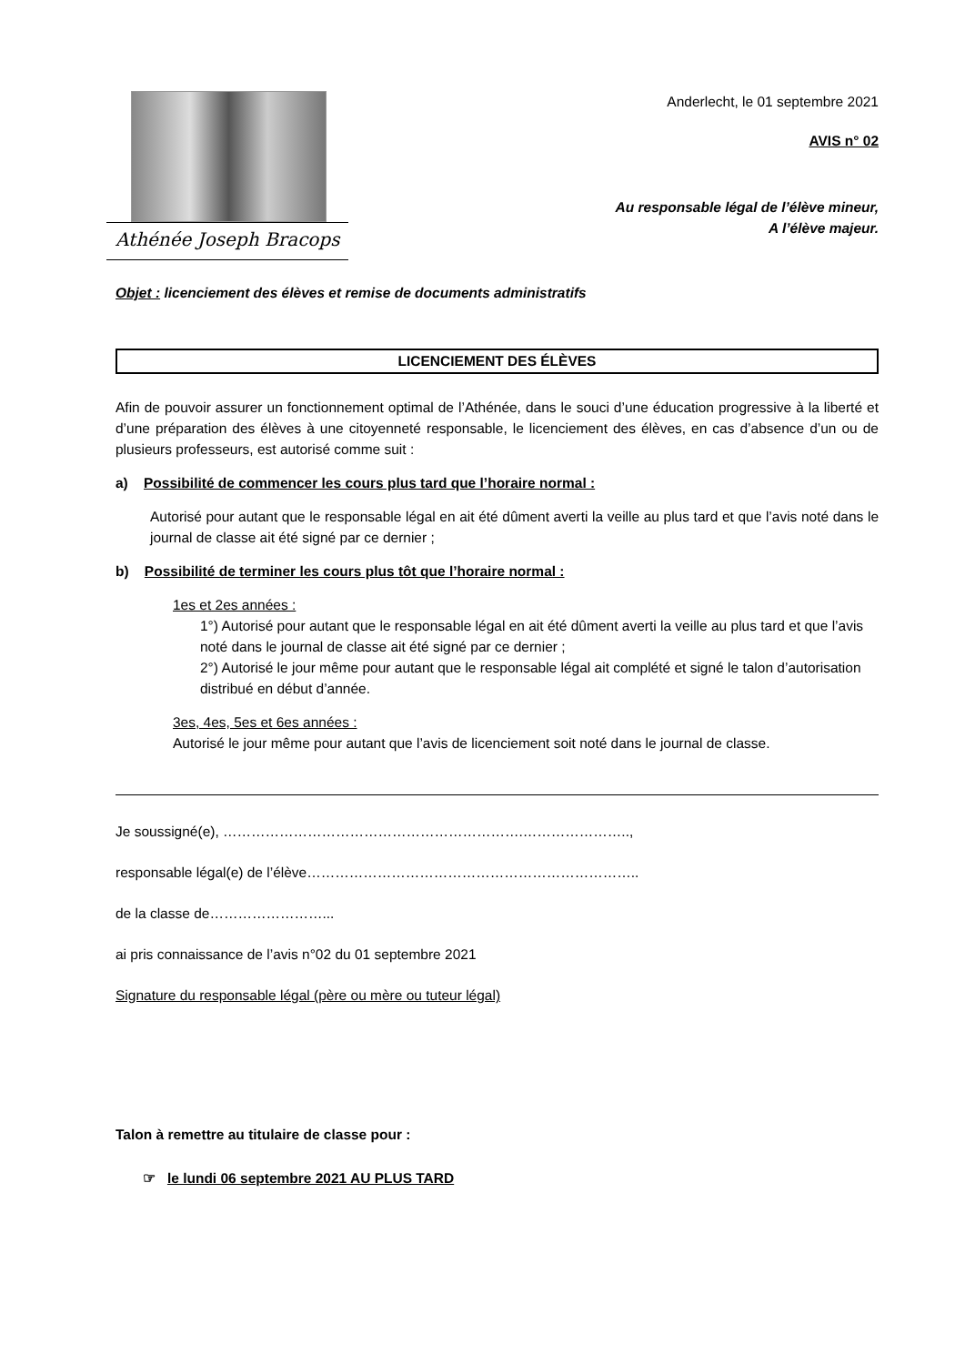Athénée Joseph Bracops
Anderlecht, le 01 septembre 2021
AVIS n° 02
Au responsable légal de l’élève mineur,
A l’élève majeur.
Objet : licenciement des élèves et remise de documents administratifs
LICENCIEMENT DES ÉLÈVES
Afin de pouvoir assurer un fonctionnement optimal de l’Athénée, dans le souci d’une éducation progressive à la liberté et d’une préparation des élèves à une citoyenneté responsable, le licenciement des élèves, en cas d’absence d’un ou de plusieurs professeurs, est autorisé comme suit :
a) Possibilité de commencer les cours plus tard que l’horaire normal :
Autorisé pour autant que le responsable légal en ait été dûment averti la veille au plus tard et que l’avis noté dans le journal de classe ait été signé par ce dernier ;
b) Possibilité de terminer les cours plus tôt que l’horaire normal :
1es et 2es années :
1°) Autorisé pour autant que le responsable légal en ait été dûment averti la veille au plus tard et que l’avis noté dans le journal de classe ait été signé par ce dernier ;
2°) Autorisé le jour même pour autant que le responsable légal ait complété et signé le talon d’autorisation distribué en début d’année.
3es, 4es, 5es et 6es années :
Autorisé le jour même pour autant que l’avis de licenciement soit noté dans le journal de classe.
Je soussigné(e), ……………………………………………………….…………………..,
responsable légal(e) de l’élève……………………………………………………………..
de la classe de……………………...
ai pris connaissance de l’avis n°02 du 01 septembre 2021
Signature du responsable légal (père ou mère ou tuteur légal)
Talon à remettre au titulaire de classe pour :
☞ le lundi 06 septembre 2021 AU PLUS TARD